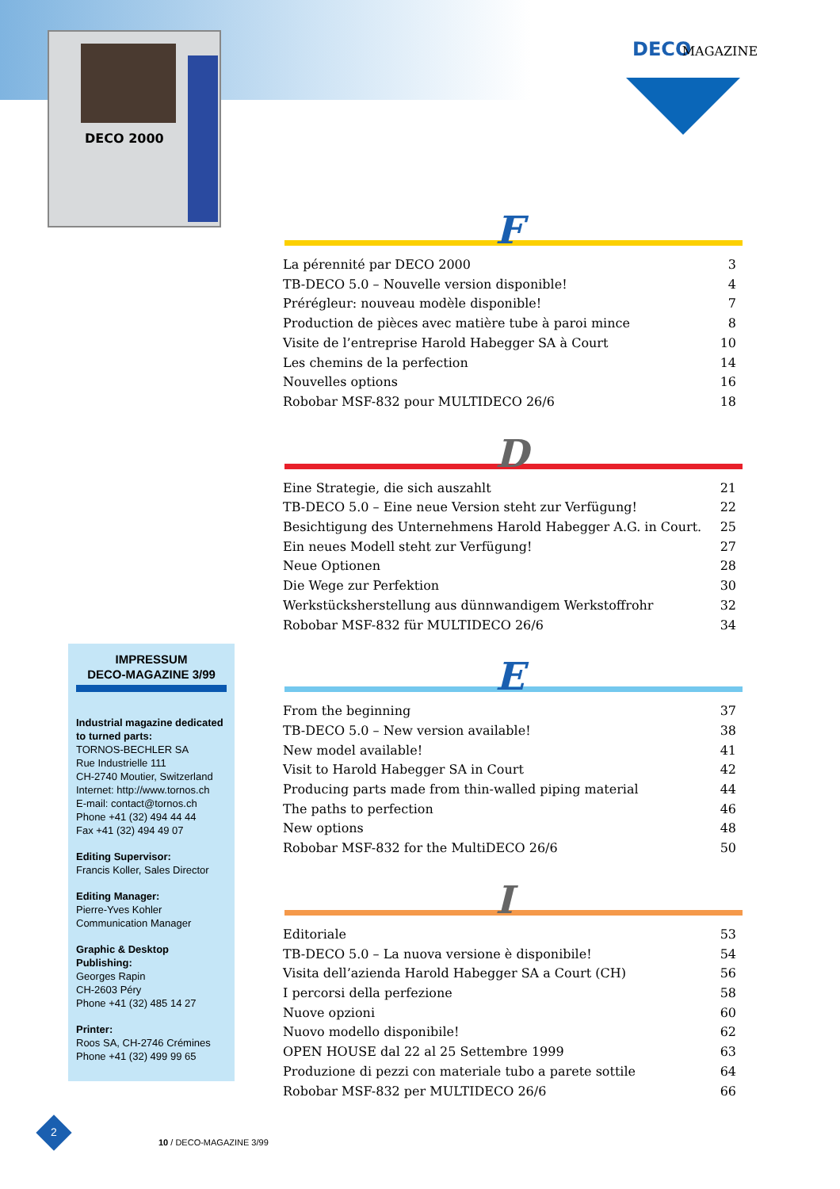DECO 2000
DECO MAGAZINE
F
La pérennité par DECO 2000 3
TB-DECO 5.0 – Nouvelle version disponible! 4
Prérégleur: nouveau modèle disponible! 7
Production de pièces avec matière tube à paroi mince 8
Visite de l’entreprise Harold Habegger SA à Court 10
Les chemins de la perfection 14
Nouvelles options 16
Robobar MSF-832 pour MULTIDECO 26/6 18
D
Eine Strategie, die sich auszahlt 21
TB-DECO 5.0 – Eine neue Version steht zur Verfügung! 22
Besichtigung des Unternehmens Harold Habegger A.G. in Court. 25
Ein neues Modell steht zur Verfügung! 27
Neue Optionen 28
Die Wege zur Perfektion 30
Werkstücksherstellung aus dünnwandigem Werkstoffrohr 32
Robobar MSF-832 für MULTIDECO 26/6 34
E
From the beginning 37
TB-DECO 5.0 – New version available! 38
New model available! 41
Visit to Harold Habegger SA in Court 42
Producing parts made from thin-walled piping material 44
The paths to perfection 46
New options 48
Robobar MSF-832 for the MultiDECO 26/6 50
I
Editoriale 53
TB-DECO 5.0 – La nuova versione è disponibile! 54
Visita dell’azienda Harold Habegger SA a Court (CH) 56
I percorsi della perfezione 58
Nuove opzioni 60
Nuovo modello disponibile! 62
OPEN HOUSE dal 22 al 25 Settembre 1999 63
Produzione di pezzi con materiale tubo a parete sottile 64
Robobar MSF-832 per MULTIDECO 26/6 66
IMPRESSUM
DECO-MAGAZINE 3/99
Industrial magazine dedicated to turned parts:
TORNOS-BECHLER SA
Rue Industrielle 111
CH-2740 Moutier, Switzerland
Internet: http://www.tornos.ch
E-mail: contact@tornos.ch
Phone +41 (32) 494 44 44
Fax +41 (32) 494 49 07
Editing Supervisor:
Francis Koller, Sales Director
Editing Manager:
Pierre-Yves Kohler
Communication Manager
Graphic & Desktop Publishing:
Georges Rapin
CH-2603 Péry
Phone +41 (32) 485 14 27
Printer:
Roos SA, CH-2746 Crémines
Phone +41 (32) 499 99 65
2
10 / DECO-MAGAZINE 3/99